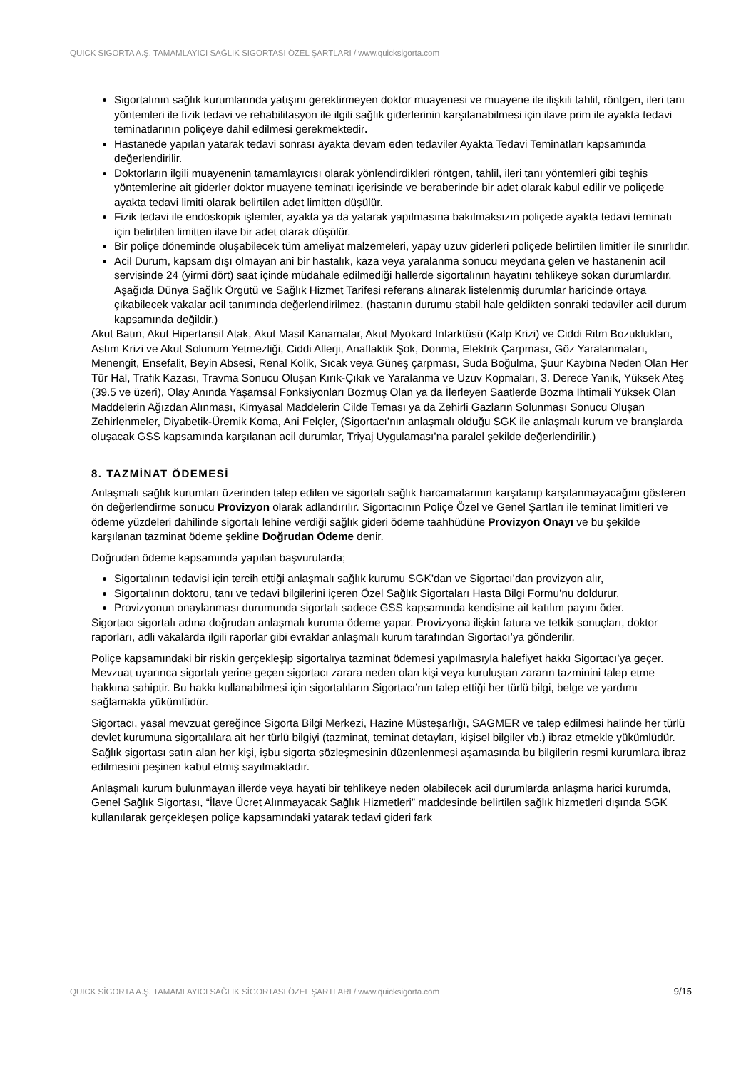QUICK SİGORTA A.Ş. TAMAMLAYICI SAĞLIK SİGORTASI ÖZEL ŞARTLARI / www.quicksigorta.com
Sigortalının sağlık kurumlarında yatışını gerektirmeyen doktor muayenesi ve muayene ile ilişkili tahlil, röntgen, ileri tanı yöntemleri ile fizik tedavi ve rehabilitasyon ile ilgili sağlık giderlerinin karşılanabilmesi için ilave prim ile ayakta tedavi teminatlarının poliçeye dahil edilmesi gerekmektedir.
Hastanede yapılan yatarak tedavi sonrası ayakta devam eden tedaviler Ayakta Tedavi Teminatları kapsamında değerlendirilir.
Doktorların ilgili muayenenin tamamlayıcısı olarak yönlendirdikleri röntgen, tahlil, ileri tanı yöntemleri gibi teşhis yöntemlerine ait giderler doktor muayene teminatı içerisinde ve beraberinde bir adet olarak kabul edilir ve poliçede ayakta tedavi limiti olarak belirtilen adet limitten düşülür.
Fizik tedavi ile endoskopik işlemler, ayakta ya da yatarak yapılmasına bakılmaksızın poliçede ayakta tedavi teminatı için belirtilen limitten ilave bir adet olarak düşülür.
Bir poliçe döneminde oluşabilecek tüm ameliyat malzemeleri, yapay uzuv giderleri poliçede belirtilen limitler ile sınırlıdır.
Acil Durum, kapsam dışı olmayan ani bir hastalık, kaza veya yaralanma sonucu meydana gelen ve hastanenin acil servisinde 24 (yirmi dört) saat içinde müdahale edilmediği hallerde sigortalının hayatını tehlikeye sokan durumlardır. Aşağıda Dünya Sağlık Örgütü ve Sağlık Hizmet Tarifesi referans alınarak listelenmiş durumlar haricinde ortaya çıkabilecek vakalar acil tanımında değerlendirilmez. (hastanın durumu stabil hale geldikten sonraki tedaviler acil durum kapsamında değildir.)
Akut Batın, Akut Hipertansif Atak, Akut Masif Kanamalar, Akut Myokard Infarktüsü (Kalp Krizi) ve Ciddi Ritm Bozuklukları, Astım Krizi ve Akut Solunum Yetmezliği, Ciddi Allerji, Anaflaktik Şok, Donma, Elektrik Çarpması, Göz Yaralanmaları, Menengit, Ensefalit, Beyin Absesi, Renal Kolik, Sıcak veya Güneş çarpması, Suda Boğulma, Şuur Kaybına Neden Olan Her Tür Hal, Trafik Kazası, Travma Sonucu Oluşan Kırık-Çıkık ve Yaralanma ve Uzuv Kopmaları, 3. Derece Yanık, Yüksek Ateş (39.5 ve üzeri), Olay Anında Yaşamsal Fonksiyonları Bozmuş Olan ya da İlerleyen Saatlerde Bozma İhtimali Yüksek Olan Maddelerin Ağızdan Alınması, Kimyasal Maddelerin Cilde Teması ya da Zehirli Gazların Solunması Sonucu Oluşan Zehirlenmeler, Diyabetik-Üremik Koma, Ani Felçler, (Sigortacı’nın anlaşmalı olduğu SGK ile anlaşmalı kurum ve branşlarda oluşacak GSS kapsamında karşılanan acil durumlar, Triyaj Uygulaması’na paralel şekilde değerlendirilir.)
8. TAZMİNAT ÖDEMESİ
Anlaşmalı sağlık kurumları üzerinden talep edilen ve sigortalı sağlık harcamalarının karşılanıp karşılanmayacağını gösteren ön değerlendirme sonucu Provizyon olarak adlandırılır. Sigortacının Poliçe Özel ve Genel Şartları ile teminat limitleri ve ödeme yüzdeleri dahilinde sigortalı lehine verdiği sağlık gideri ödeme taahhüdüne Provizyon Onayı ve bu şekilde karşılanan tazminat ödeme şekline Doğrudan Ödeme denir.
Doğrudan ödeme kapsamında yapılan başvurularda;
Sigortalının tedavisi için tercih ettiği anlaşmalı sağlık kurumu SGK’dan ve Sigortacı’dan provizyon alır,
Sigortalının doktoru, tanı ve tedavi bilgilerini içeren Özel Sağlık Sigortaları Hasta Bilgi Formu’nu doldurur,
Provizyonun onaylanması durumunda sigortalı sadece GSS kapsamında kendisine ait katılım payını öder.
Sigortacı sigortalı adına doğrudan anlaşmalı kuruma ödeme yapar. Provizyona ilişkin fatura ve tetkik sonuçları, doktor raporları, adli vakalarda ilgili raporlar gibi evraklar anlaşmalı kurum tarafından Sigortacı’ya gönderilir.
Poliçe kapsamındaki bir riskin gerçekleşip sigortalıya tazminat ödemesi yapılmasıyla halefiyet hakkı Sigortacı’ya geçer. Mevzuat uyarınca sigortalı yerine geçen sigortacı zarara neden olan kişi veya kuruluştan zararın tazminini talep etme hakkına sahiptir. Bu hakkı kullanabilmesi için sigortalıların Sigortacı’nın talep ettiği her türlü bilgi, belge ve yardımı sağlamakla yükümlüdür.
Sigortacı, yasal mevzuat gereğince Sigorta Bilgi Merkezi, Hazine Müsteşarlığı, SAGMER ve talep edilmesi halinde her türlü devlet kurumuna sigortalılara ait her türlü bilgiyi (tazminat, teminat detayları, kişisel bilgiler vb.) ibraz etmekle yükümlüdür. Sağlık sigortası satın alan her kişi, işbu sigorta sözleşmesinin düzenlenmesi aşamasında bu bilgilerin resmi kurumlara ibraz edilmesini peşinen kabul etmiş sayılmaktadır.
Anlaşmalı kurum bulunmayan illerde veya hayati bir tehlikeye neden olabilecek acil durumlarda anlaşma harici kurumda, Genel Sağlık Sigortası, “İlave Ücret Alınmayacak Sağlık Hizmetleri” maddesinde belirtilen sağlık hizmetleri dışında SGK kullanılarak gerçekleşen poliçe kapsamındaki yatarak tedavi gideri fark
QUICK SİGORTA A.Ş. TAMAMLAYICI SAĞLIK SİGORTASI ÖZEL ŞARTLARI / www.quicksigorta.com 9/15